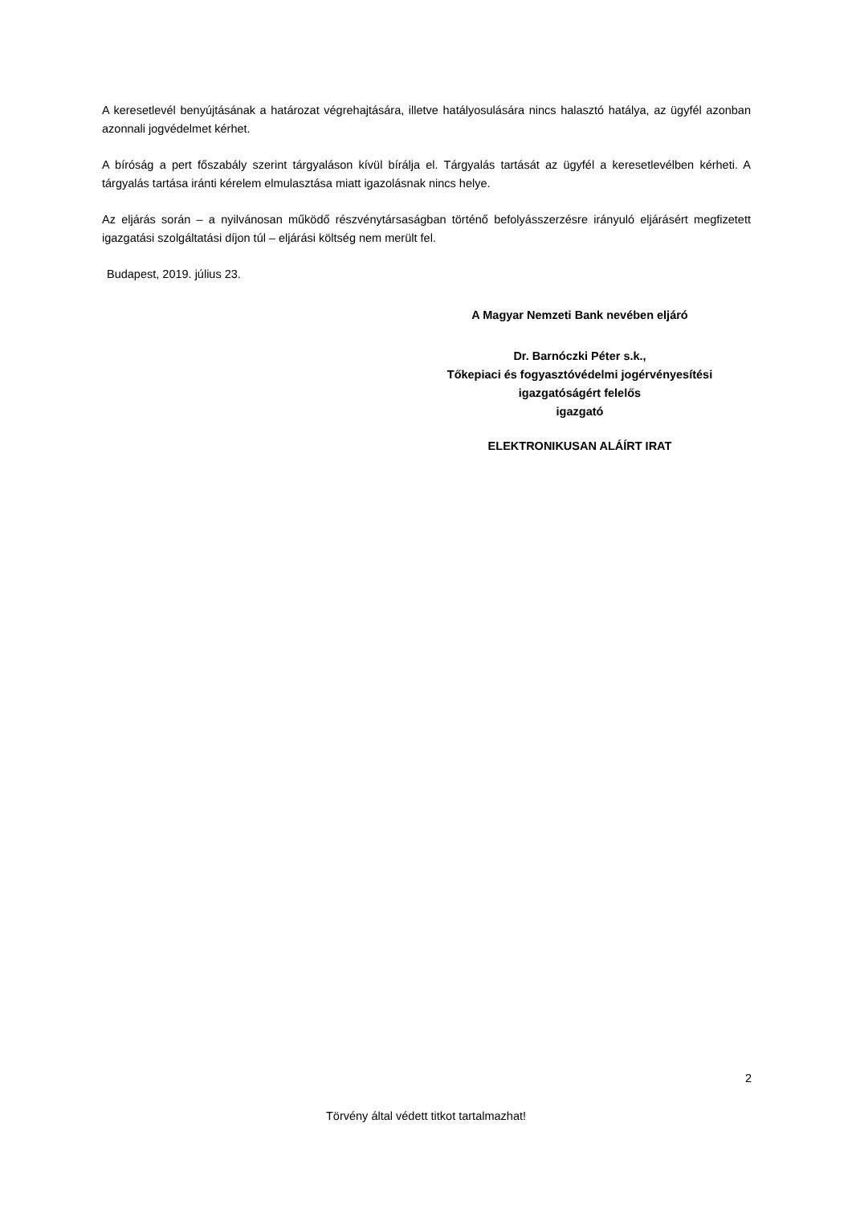A keresetlevél benyújtásának a határozat végrehajtására, illetve hatályosulására nincs halasztó hatálya, az ügyfél azonban azonnali jogvédelmet kérhet.
A bíróság a pert főszabály szerint tárgyaláson kívül bírálja el. Tárgyalás tartását az ügyfél a keresetlevélben kérheti. A tárgyalás tartása iránti kérelem elmulasztása miatt igazolásnak nincs helye.
Az eljárás során – a nyilvánosan működő részvénytársaságban történő befolyásszerzésre irányuló eljárásért megfizetett igazgatási szolgáltatási díjon túl – eljárási költség nem merült fel.
Budapest, 2019. július 23.
A Magyar Nemzeti Bank nevében eljáró
Dr. Barnóczki Péter s.k.,
Tőkepiaci és fogyasztóvédelmi jogérvényesítési
igazgatóságért felelős
igazgató
ELEKTRONIKUSAN ALÁÍRT IRAT
2
Törvény által védett titkot tartalmazhat!